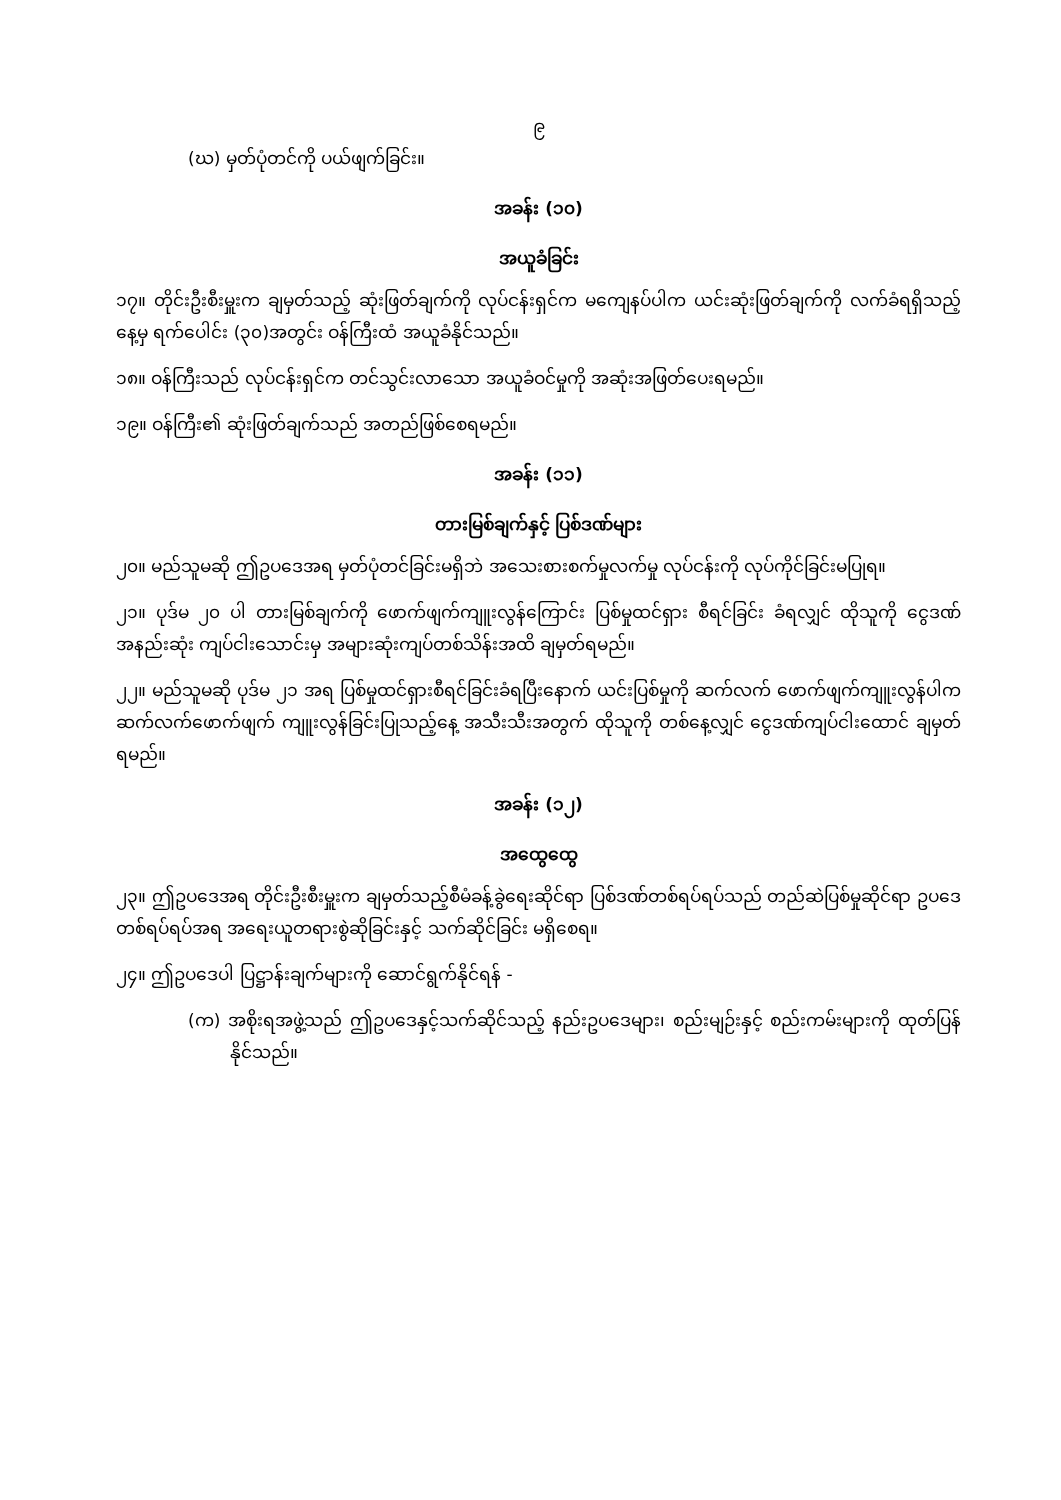၉
(ဃ) မှတ်ပုံတင်ကို ပယ်ဖျက်ခြင်း။
အခန်း (၁၀)
အယူခံခြင်း
၁၇။ တိုင်းဦးစီးမှူးက ချမှတ်သည့် ဆုံးဖြတ်ချက်ကို လုပ်ငန်းရှင်က မကျေနပ်ပါက ယင်းဆုံးဖြတ်ချက်ကို လက်ခံရရှိသည့်နေ့မှ ရက်ပေါင်း (၃၀)အတွင်း ဝန်ကြီးထံ အယူခံနိုင်သည်။
၁၈။ ဝန်ကြီးသည် လုပ်ငန်းရှင်က တင်သွင်းလာသော အယူခံဝင်မှုကို အဆုံးအဖြတ်ပေးရမည်။
၁၉။ ဝန်ကြီး၏ ဆုံးဖြတ်ချက်သည် အတည်ဖြစ်စေရမည်။
အခန်း (၁၁)
တားမြစ်ချက်နှင့် ပြစ်ဒဏ်များ
၂၀။ မည်သူမဆို ဤဥပဒေအရ မှတ်ပုံတင်ခြင်းမရှိဘဲ အသေးစားစက်မှုလက်မှု လုပ်ငန်းကို လုပ်ကိုင်ခြင်းမပြုရ။
၂၁။ ပုဒ်မ ၂၀ ပါ တားမြစ်ချက်ကို ဖောက်ဖျက်ကျူးလွန်ကြောင်း ပြစ်မှုထင်ရှား စီရင်ခြင်း ခံရလျှင် ထိုသူကို ငွေဒဏ်အနည်းဆုံး ကျပ်ငါးသောင်းမှ အများဆုံးကျပ်တစ်သိန်းအထိ ချမှတ်ရမည်။
၂၂။ မည်သူမဆို ပုဒ်မ ၂၁ အရ ပြစ်မှုထင်ရှားစီရင်ခြင်းခံရပြီးနောက် ယင်းပြစ်မှုကို ဆက်လက် ဖောက်ဖျက်ကျူးလွန်ပါက ဆက်လက်ဖောက်ဖျက် ကျူးလွန်ခြင်းပြုသည့်နေ့ အသီးသီးအတွက် ထိုသူကို တစ်နေ့လျှင် ငွေဒဏ်ကျပ်ငါးထောင် ချမှတ်ရမည်။
အခန်း (၁၂)
အထွေထွေ
၂၃။ ဤဥပဒေအရ တိုင်းဦးစီးမှူးက ချမှတ်သည့်စီမံခန့်ခွဲရေးဆိုင်ရာ ပြစ်ဒဏ်တစ်ရပ်ရပ်သည် တည်ဆဲပြစ်မှုဆိုင်ရာ ဥပဒေတစ်ရပ်ရပ်အရ အရေးယူတရားစွဲဆိုခြင်းနှင့် သက်ဆိုင်ခြင်း မရှိစေရ။
၂၄။ ဤဥပဒေပါ ပြဋ္ဌာန်းချက်များကို ဆောင်ရွက်နိုင်ရန် -
(က) အစိုးရအဖွဲ့သည် ဤဥပဒေနှင့်သက်ဆိုင်သည့် နည်းဥပဒေများ၊ စည်းမျဉ်းနှင့် စည်းကမ်းများကို ထုတ်ပြန်နိုင်သည်။